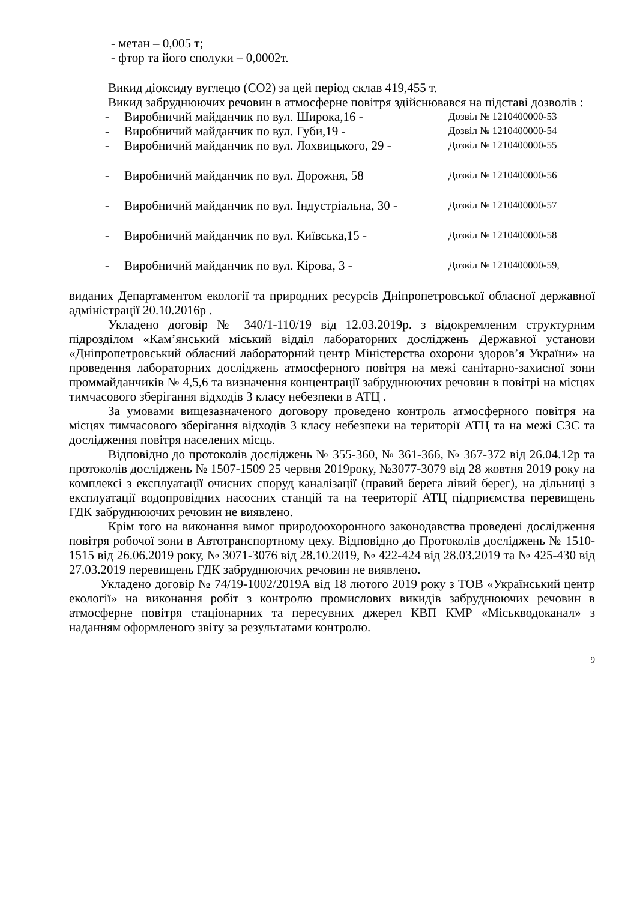- метан – 0,005 т;
- фтор та його сполуки – 0,0002т.
Викид діоксиду вуглецю (СО2) за цей період склав 419,455 т.
Викид забруднюючих речовин в атмосферне повітря здійснювався на підставі дозволів :
- Виробничий майданчик по вул. Широка,16 - Дозвіл № 1210400000-53
- Виробничий майданчик по вул. Губи,19 - Дозвіл № 1210400000-54
- Виробничий майданчик по вул. Лохвицького, 29 - Дозвіл № 1210400000-55
- Виробничий майданчик по вул. Дорожня, 58 Дозвіл № 1210400000-56
- Виробничий майданчик по вул. Індустріальна, 30 - Дозвіл № 1210400000-57
- Виробничий майданчик по вул. Київська,15 - Дозвіл № 1210400000-58
- Виробничий майданчик по вул. Кірова, 3 - Дозвіл № 1210400000-59,
виданих Департаментом екології та природних ресурсів Дніпропетровської обласної державної адміністрації 20.10.2016р .
Укладено договір № 340/1-110/19 від 12.03.2019р. з відокремленим структурним підрозділом «Кам’янський міський відділ лабораторних досліджень Державної установи «Дніпропетровський обласний лабораторний центр Міністерства охорони здоров’я України» на проведення лабораторних досліджень атмосферного повітря на межі санітарно-захисної зони проммайданчиків № 4,5,6 та визначення концентрації забруднюючих речовин в повітрі на місцях тимчасового зберігання відходів 3 класу небезпеки в АТЦ .
За умовами вищезазначеного договору проведено контроль атмосферного повітря на місцях тимчасового зберігання відходів 3 класу небезпеки на території АТЦ та на межі СЗС та дослідження повітря населених місць.
Відповідно до протоколів досліджень № 355-360, № 361-366, № 367-372 від 26.04.12р та протоколів досліджень № 1507-1509 25 червня 2019року, №3077-3079 від 28 жовтня 2019 року на комплексі з експлуатації очисних споруд каналізації (правий берега лівий берег), на дільниці з експлуатації водопровідних насосних станцій та на теериторії АТЦ підприємства перевищень ГДК забруднюючих речовин не виявлено.
Крім того на виконання вимог природоохоронного законодавства проведені дослідження повітря робочої зони в Автотранспортному цеху. Відповідно до Протоколів досліджень № 1510-1515 від 26.06.2019 року, № 3071-3076 від 28.10.2019, № 422-424 від 28.03.2019 та № 425-430 від 27.03.2019 перевищень ГДК забруднюючих речовин не виявлено.
Укладено договір № 74/19-1002/2019А від 18 лютого 2019 року з ТОВ «Український центр екології» на виконання робіт з контролю промислових викидів забруднюючих речовин в атмосферне повітря стаціонарних та пересувних джерел КВП КМР «Міськводоканал» з наданням оформленого звіту за результатами контролю.
9